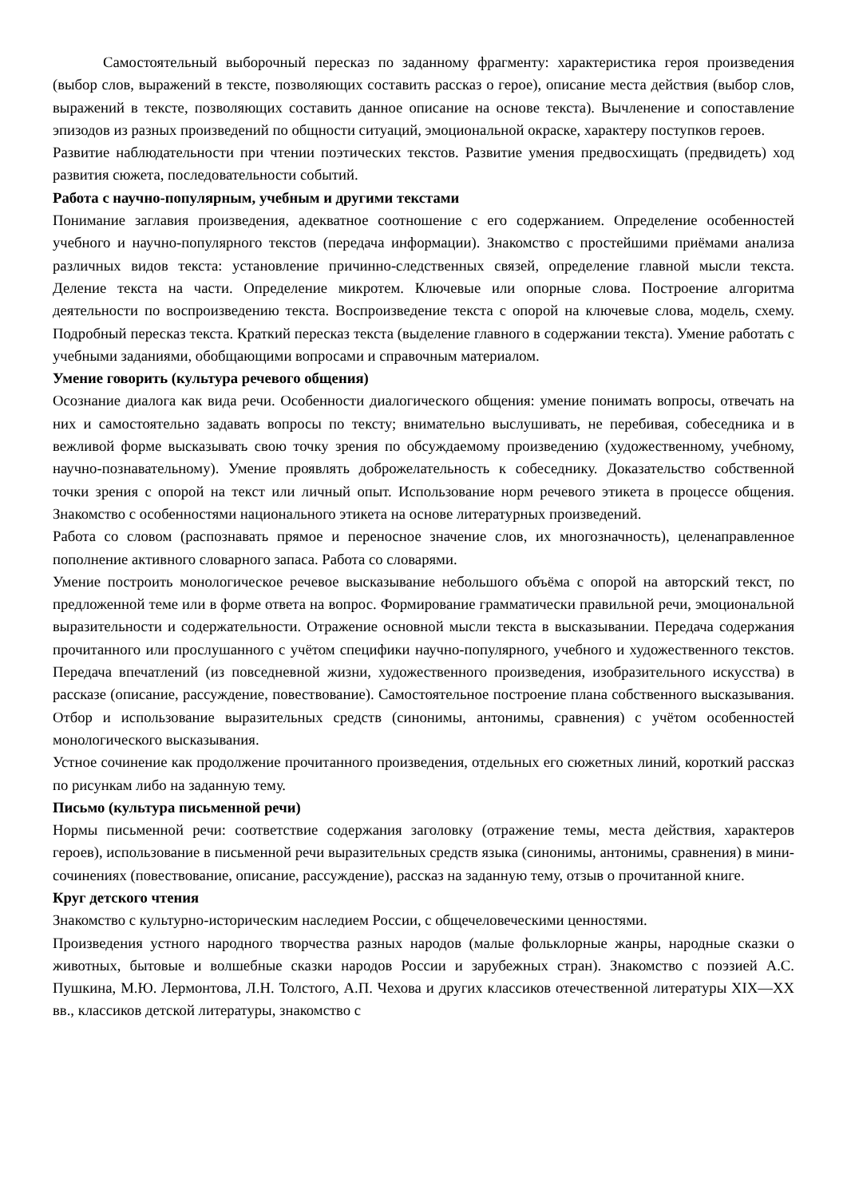Самостоятельный выборочный пересказ по заданному фрагменту: характеристика героя произведения (выбор слов, выражений в тексте, позволяющих составить рассказ о герое), описание места действия (выбор слов, выражений в тексте, позволяющих составить данное описание на основе текста). Вычленение и сопоставление эпизодов из разных произведений по общности ситуаций, эмоциональной окраске, характеру поступков героев.
Развитие наблюдательности при чтении поэтических текстов. Развитие умения предвосхищать (предвидеть) ход развития сюжета, последовательности событий.
Работа с научно-популярным, учебным и другими текстами
Понимание заглавия произведения, адекватное соотношение с его содержанием. Определение особенностей учебного и научно-популярного текстов (передача информации). Знакомство с простейшими приёмами анализа различных видов текста: установление причинно-следственных связей, определение главной мысли текста. Деление текста на части. Определение микротем. Ключевые или опорные слова. Построение алгоритма деятельности по воспроизведению текста. Воспроизведение текста с опорой на ключевые слова, модель, схему. Подробный пересказ текста. Краткий пересказ текста (выделение главного в содержании текста). Умение работать с учебными заданиями, обобщающими вопросами и справочным материалом.
Умение говорить (культура речевого общения)
Осознание диалога как вида речи. Особенности диалогического общения: умение понимать вопросы, отвечать на них и самостоятельно задавать вопросы по тексту; внимательно выслушивать, не перебивая, собеседника и в вежливой форме высказывать свою точку зрения по обсуждаемому произведению (художественному, учебному, научно-познавательному). Умение проявлять доброжелательность к собеседнику. Доказательство собственной точки зрения с опорой на текст или личный опыт. Использование норм речевого этикета в процессе общения. Знакомство с особенностями национального этикета на основе литературных произведений.
Работа со словом (распознавать прямое и переносное значение слов, их многозначность), целенаправленное пополнение активного словарного запаса. Работа со словарями.
Умение построить монологическое речевое высказывание небольшого объёма с опорой на авторский текст, по предложенной теме или в форме ответа на вопрос. Формирование грамматически правильной речи, эмоциональной выразительности и содержательности. Отражение основной мысли текста в высказывании. Передача содержания прочитанного или прослушанного с учётом специфики научно-популярного, учебного и художественного текстов. Передача впечатлений (из повседневной жизни, художественного произведения, изобразительного искусства) в рассказе (описание, рассуждение, повествование). Самостоятельное построение плана собственного высказывания. Отбор и использование выразительных средств (синонимы, антонимы, сравнения) с учётом особенностей монологического высказывания.
Устное сочинение как продолжение прочитанного произведения, отдельных его сюжетных линий, короткий рассказ по рисункам либо на заданную тему.
Письмо (культура письменной речи)
Нормы письменной речи: соответствие содержания заголовку (отражение темы, места действия, характеров героев), использование в письменной речи выразительных средств языка (синонимы, антонимы, сравнения) в мини-сочинениях (повествование, описание, рассуждение), рассказ на заданную тему, отзыв о прочитанной книге.
Круг детского чтения
Знакомство с культурно-историческим наследием России, с общечеловеческими ценностями.
Произведения устного народного творчества разных народов (малые фольклорные жанры, народные сказки о животных, бытовые и волшебные сказки народов России и зарубежных стран). Знакомство с поэзией А.С. Пушкина, М.Ю. Лермонтова, Л.Н. Толстого, А.П. Чехова и других классиков отечественной литературы XIX—XX вв., классиков детской литературы, знакомство с